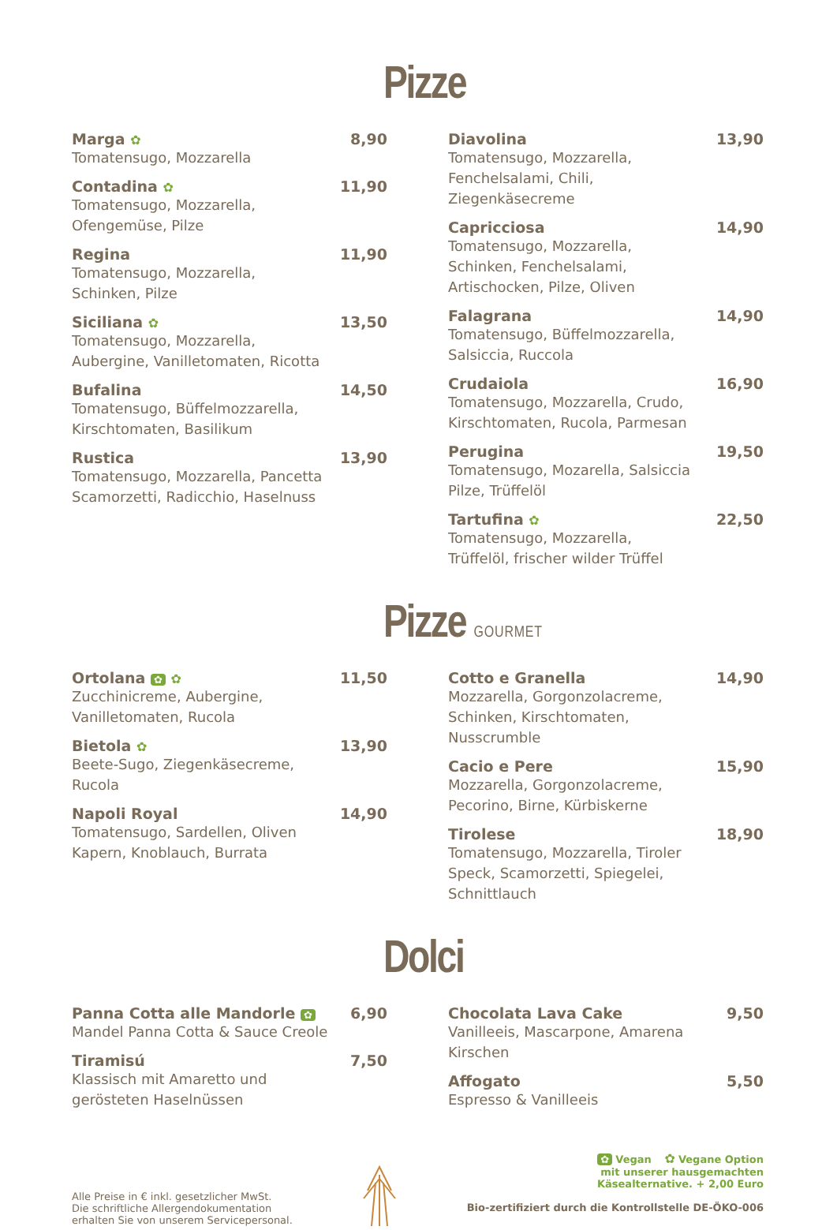Pizze
Marga ✿
Tomatensugo, Mozzarella
8,90
Contadina ✿
Tomatensugo, Mozzarella,
Ofengemüse, Pilze
11,90
Regina
Tomatensugo, Mozzarella,
Schinken, Pilze
11,90
Siciliana ✿
Tomatensugo, Mozzarella,
Aubergine, Vanilletomaten, Ricotta
13,50
Bufalina
Tomatensugo, Büffelmozzarella,
Kirschtomaten, Basilikum
14,50
Rustica
Tomatensugo, Mozzarella, Pancetta
Scamorzetti, Radicchio, Haselnuss
13,90
Diavolina
Tomatensugo, Mozzarella,
Fenchelsalami, Chili, Ziegenkäsecreme
13,90
Capricciosa
Tomatensugo, Mozzarella,
Schinken, Fenchelsalami,
Artischocken, Pilze, Oliven
14,90
Falagrana
Tomatensugo, Büffelmozzarella,
Salsiccia, Ruccola
14,90
Crudaiola
Tomatensugo, Mozzarella, Crudo,
Kirschtomaten, Rucola, Parmesan
16,90
Perugina
Tomatensugo, Mozarella, Salsiccia
Pilze, Trüffelöl
19,50
Tartufina ✿
Tomatensugo, Mozzarella,
Trüffelöl, frischer wilder Trüffel
22,50
Pizze GOURMET
Ortolana ✿ ✿
Zucchinicreme, Aubergine,
Vanilletomaten, Rucola
11,50
Bietola ✿
Beete-Sugo, Ziegenkäsecreme,
Rucola
13,90
Napoli Royal
Tomatensugo, Sardellen, Oliven
Kapern, Knoblauch, Burrata
14,90
Cotto e Granella
Mozzarella, Gorgonzolacreme,
Schinken, Kirschtomaten, Nusscrumble
14,90
Cacio e Pere
Mozzarella, Gorgonzolacreme,
Pecorino, Birne, Kürbiskerne
15,90
Tirolese
Tomatensugo, Mozzarella, Tiroler
Speck, Scamorzetti, Spiegelei, Schnittlauch
18,90
Dolci
Panna Cotta alle Mandorle ✿
Mandel Panna Cotta & Sauce Creole
6,90
Tiramisú
Klassisch mit Amaretto und
gerösteten Haselnüssen
7,50
Chocolata Lava Cake
Vanilleeis, Mascarpone, Amarena Kirschen
9,50
Affogato
Espresso & Vanilleeis
5,50
Alle Preise in € inkl. gesetzlicher MwSt.
Die schriftliche Allergendokumentation
erhalten Sie von unserem Servicepersonal.
✿ Vegan ✿ Vegane Option
mit unserer hausgemachten
Käsealternative. + 2,00 Euro
Bio-zertifiziert durch die Kontrollstelle DE-ÖKO-006